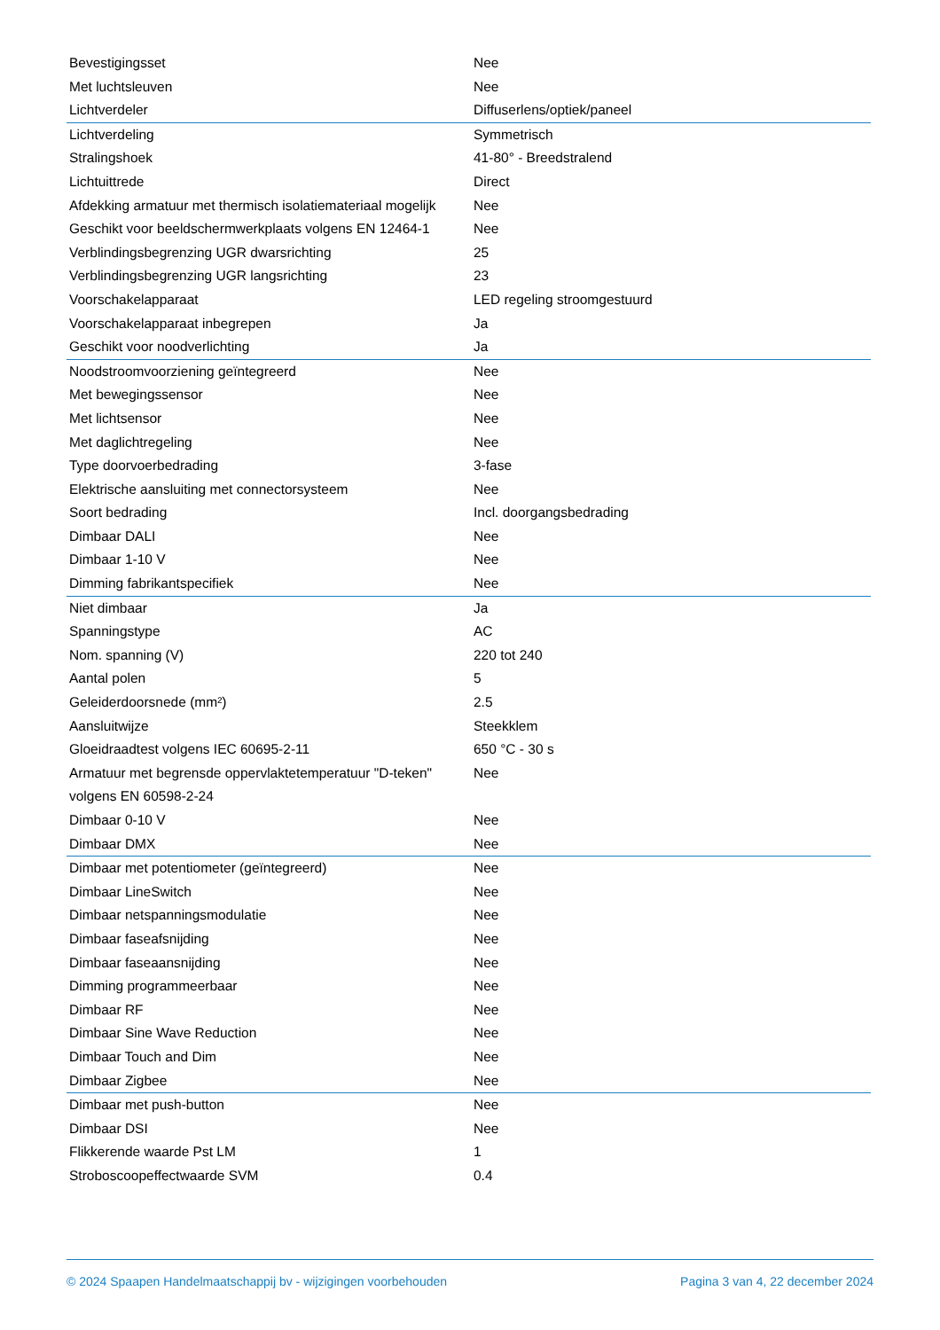| Bevestigingsset | Nee |
| Met luchtsleuven | Nee |
| Lichtverdeler | Diffuserlens/optiek/paneel |
| Lichtverdeling | Symmetrisch |
| Stralingshoek | 41-80° - Breedstralend |
| Lichtuittrede | Direct |
| Afdekking armatuur met thermisch isolatiemateriaal mogelijk | Nee |
| Geschikt voor beeldschermwerkplaats volgens EN 12464-1 | Nee |
| Verblindingsbegrenzing UGR dwarsrichting | 25 |
| Verblindingsbegrenzing UGR langsrichting | 23 |
| Voorschakelapparaat | LED regeling stroomgestuurd |
| Voorschakelapparaat inbegrepen | Ja |
| Geschikt voor noodverlichting | Ja |
| Noodstroomvoorziening geïntegreerd | Nee |
| Met bewegingssensor | Nee |
| Met lichtsensor | Nee |
| Met daglichtregeling | Nee |
| Type doorvoerbedrading | 3-fase |
| Elektrische aansluiting met connectorsysteem | Nee |
| Soort bedrading | Incl. doorgangsbedrading |
| Dimbaar DALI | Nee |
| Dimbaar 1-10 V | Nee |
| Dimming fabrikantspecifiek | Nee |
| Niet dimbaar | Ja |
| Spanningstype | AC |
| Nom. spanning (V) | 220 tot 240 |
| Aantal polen | 5 |
| Geleiderdoorsnede (mm²) | 2.5 |
| Aansluitwijze | Steekklem |
| Gloeidraadtest volgens IEC 60695-2-11 | 650 °C - 30 s |
| Armatuur met begrensde oppervlaktetemperatuur "D-teken" volgens EN 60598-2-24 | Nee |
| Dimbaar 0-10 V | Nee |
| Dimbaar DMX | Nee |
| Dimbaar met potentiometer (geïntegreerd) | Nee |
| Dimbaar LineSwitch | Nee |
| Dimbaar netspanningsmodulatie | Nee |
| Dimbaar faseafsnijding | Nee |
| Dimbaar faseaansnijding | Nee |
| Dimming programmeerbaar | Nee |
| Dimbaar RF | Nee |
| Dimbaar Sine Wave Reduction | Nee |
| Dimbaar Touch and Dim | Nee |
| Dimbaar Zigbee | Nee |
| Dimbaar met push-button | Nee |
| Dimbaar DSI | Nee |
| Flikkerende waarde Pst LM | 1 |
| Stroboscoopeffectwaarde SVM | 0.4 |
© 2024 Spaapen Handelmaatschappij bv - wijzigingen voorbehouden Pagina 3 van 4, 22 december 2024